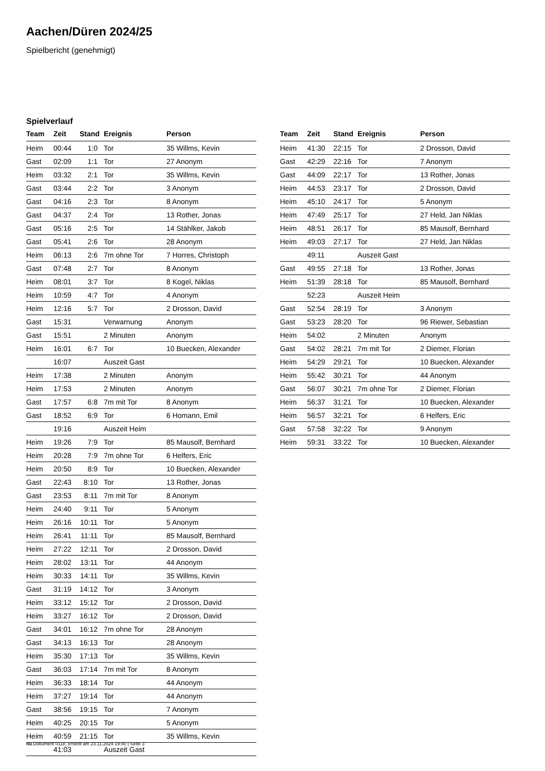Aachen/Düren 2024/25
Spielbericht (genehmigt)
Spielverlauf
| Team | Zeit | Stand | Ereignis | Person |
| --- | --- | --- | --- | --- |
| Heim | 00:44 | 1:0 | Tor | 35 Willms, Kevin |
| Gast | 02:09 | 1:1 | Tor | 27 Anonym |
| Heim | 03:32 | 2:1 | Tor | 35 Willms, Kevin |
| Gast | 03:44 | 2:2 | Tor | 3 Anonym |
| Gast | 04:16 | 2:3 | Tor | 8 Anonym |
| Gast | 04:37 | 2:4 | Tor | 13 Rother, Jonas |
| Gast | 05:16 | 2:5 | Tor | 14 Stählker, Jakob |
| Gast | 05:41 | 2:6 | Tor | 28 Anonym |
| Heim | 06:13 | 2:6 | 7m ohne Tor | 7 Horres, Christoph |
| Gast | 07:48 | 2:7 | Tor | 8 Anonym |
| Heim | 08:01 | 3:7 | Tor | 8 Kogel, Niklas |
| Heim | 10:59 | 4:7 | Tor | 4 Anonym |
| Heim | 12:16 | 5:7 | Tor | 2 Drosson, David |
| Gast | 15:31 | | Verwarnung | Anonym |
| Gast | 15:51 | | 2 Minuten | Anonym |
| Heim | 16:01 | 6:7 | Tor | 10 Buecken, Alexander |
| | 16:07 | | Auszeit Gast | |
| Heim | 17:38 | | 2 Minuten | Anonym |
| Heim | 17:53 | | 2 Minuten | Anonym |
| Gast | 17:57 | 6:8 | 7m mit Tor | 8 Anonym |
| Gast | 18:52 | 6:9 | Tor | 6 Homann, Emil |
| | 19:16 | | Auszeit Heim | |
| Heim | 19:26 | 7:9 | Tor | 85 Mausolf, Bernhard |
| Heim | 20:28 | 7:9 | 7m ohne Tor | 6 Helfers, Eric |
| Heim | 20:50 | 8:9 | Tor | 10 Buecken, Alexander |
| Gast | 22:43 | 8:10 | Tor | 13 Rother, Jonas |
| Gast | 23:53 | 8:11 | 7m mit Tor | 8 Anonym |
| Heim | 24:40 | 9:11 | Tor | 5 Anonym |
| Heim | 26:16 | 10:11 | Tor | 5 Anonym |
| Heim | 26:41 | 11:11 | Tor | 85 Mausolf, Bernhard |
| Heim | 27:22 | 12:11 | Tor | 2 Drosson, David |
| Heim | 28:02 | 13:11 | Tor | 44 Anonym |
| Heim | 30:33 | 14:11 | Tor | 35 Willms, Kevin |
| Gast | 31:19 | 14:12 | Tor | 3 Anonym |
| Heim | 33:12 | 15:12 | Tor | 2 Drosson, David |
| Heim | 33:27 | 16:12 | Tor | 2 Drosson, David |
| Gast | 34:01 | 16:12 | 7m ohne Tor | 28 Anonym |
| Gast | 34:13 | 16:13 | Tor | 28 Anonym |
| Heim | 35:30 | 17:13 | Tor | 35 Willms, Kevin |
| Gast | 36:03 | 17:14 | 7m mit Tor | 8 Anonym |
| Heim | 36:33 | 18:14 | Tor | 44 Anonym |
| Heim | 37:27 | 19:14 | Tor | 44 Anonym |
| Gast | 38:56 | 19:15 | Tor | 7 Anonym |
| Heim | 40:25 | 20:15 | Tor | 5 Anonym |
| Heim | 40:59 | 21:15 | Tor | 35 Willms, Kevin |
| | 41:03 | | Auszeit Gast | |
| Team | Zeit | Stand | Ereignis | Person |
| --- | --- | --- | --- | --- |
| Heim | 41:30 | 22:15 | Tor | 2 Drosson, David |
| Gast | 42:29 | 22:16 | Tor | 7 Anonym |
| Gast | 44:09 | 22:17 | Tor | 13 Rother, Jonas |
| Heim | 44:53 | 23:17 | Tor | 2 Drosson, David |
| Heim | 45:10 | 24:17 | Tor | 5 Anonym |
| Heim | 47:49 | 25:17 | Tor | 27 Held, Jan Niklas |
| Heim | 48:51 | 26:17 | Tor | 85 Mausolf, Bernhard |
| Heim | 49:03 | 27:17 | Tor | 27 Held, Jan Niklas |
| | 49:11 | | Auszeit Gast | |
| Gast | 49:55 | 27:18 | Tor | 13 Rother, Jonas |
| Heim | 51:39 | 28:18 | Tor | 85 Mausolf, Bernhard |
| | 52:23 | | Auszeit Heim | |
| Gast | 52:54 | 28:19 | Tor | 3 Anonym |
| Gast | 53:23 | 28:20 | Tor | 96 Riewer, Sebastian |
| Heim | 54:02 | | 2 Minuten | Anonym |
| Gast | 54:02 | 28:21 | 7m mit Tor | 2 Diemer, Florian |
| Heim | 54:29 | 29:21 | Tor | 10 Buecken, Alexander |
| Heim | 55:42 | 30:21 | Tor | 44 Anonym |
| Gast | 56:07 | 30:21 | 7m ohne Tor | 2 Diemer, Florian |
| Heim | 56:37 | 31:21 | Tor | 10 Buecken, Alexander |
| Heim | 56:57 | 32:21 | Tor | 6 Helfers, Eric |
| Gast | 57:58 | 32:22 | Tor | 9 Anonym |
| Heim | 59:31 | 33:22 | Tor | 10 Buecken, Alexander |
nu.Dokument 011e, erstellt am 23.11.2024 19:40 | Seite 3